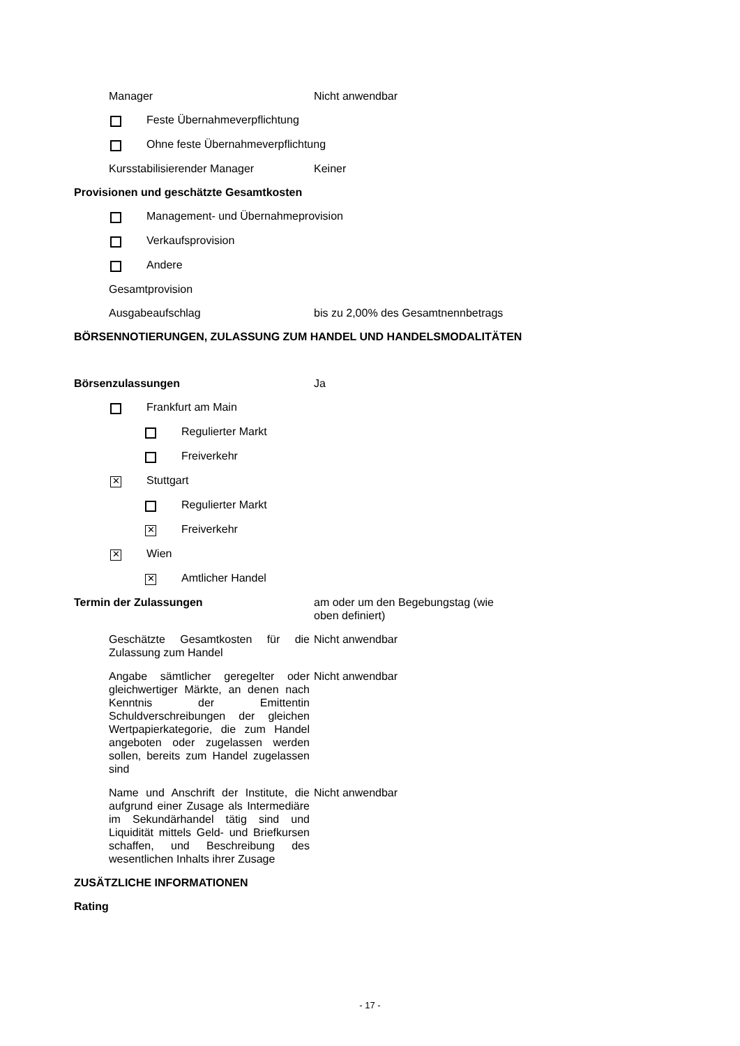Manager Nicht anwendbar
Feste Übernahmeverpflichtung
Ohne feste Übernahmeverpflichtung
Kursstabilisierender Manager Keiner
Provisionen und geschätzte Gesamtkosten
Management- und Übernahmeprovision
Verkaufsprovision
Andere
Gesamtprovision
Ausgabeaufschlag bis zu 2,00% des Gesamtnennbetrags
BÖRSENNOTIERUNGEN, ZULASSUNG ZUM HANDEL UND HANDELSMODALITÄTEN
Börsenzulassungen Ja
Frankfurt am Main
Regulierter Markt
Freiverkehr
✕ Stuttgart
Regulierter Markt
✕ Freiverkehr
✕ Wien
✕ Amtlicher Handel
Termin der Zulassungen am oder um den Begebungstag (wie oben definiert)
Geschätzte Gesamtkosten für die Zulassung zum Handel
Nicht anwendbar
Angabe sämtlicher geregelter oder gleichwertiger Märkte, an denen nach Kenntnis der Emittentin Schuldverschreibungen der gleichen Wertpapierkategorie, die zum Handel angeboten oder zugelassen werden sollen, bereits zum Handel zugelassen sind
Nicht anwendbar
Name und Anschrift der Institute, die aufgrund einer Zusage als Intermediäre im Sekundärhandel tätig sind und Liquidität mittels Geld- und Briefkursen schaffen, und Beschreibung des wesentlichen Inhalts ihrer Zusage
Nicht anwendbar
ZUSÄTZLICHE INFORMATIONEN
Rating
- 17 -